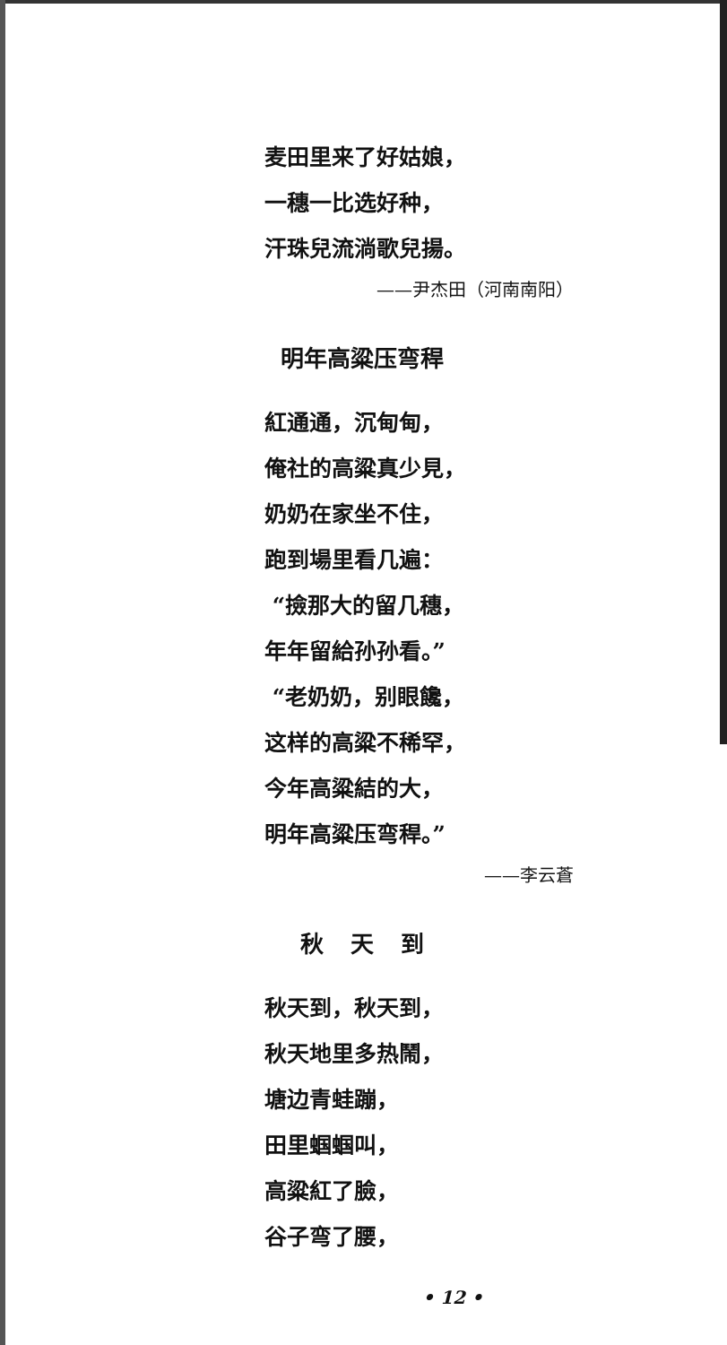麦田里来了好姑娘，
一穗一比选好种，
汗珠兒流淌歌兒揚。
——尹杰田（河南南阳）
明年高粱压弯稈
紅通通，沉甸甸，
俺社的高粱真少見，
奶奶在家坐不住，
跑到場里看几遍：
“撿那大的留几穗，
年年留給孙孙看。”
“老奶奶，别眼饞，
这样的高粱不稀罕，
今年高粱結的大，
明年高粱压弯稈。”
——李云蒼
秋天到
秋天到，秋天到，
秋天地里多热鬧，
塘边青蛙蹦，
田里蝈蝈叫，
高粱紅了臉，
谷子弯了腰，
• 12 •